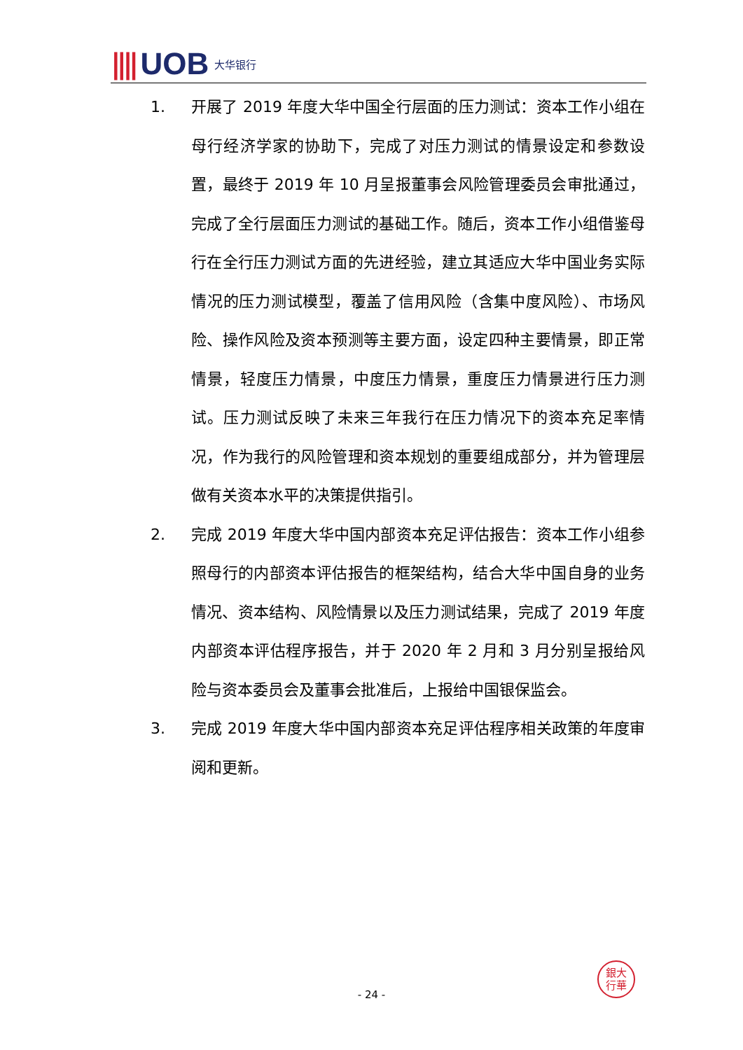|||| UOB 大华银行
1. 开展了 2019 年度大华中国全行层面的压力测试：资本工作小组在母行经济学家的协助下，完成了对压力测试的情景设定和参数设置，最终于 2019 年 10 月呈报董事会风险管理委员会审批通过，完成了全行层面压力测试的基础工作。随后，资本工作小组借鉴母行在全行压力测试方面的先进经验，建立其适应大华中国业务实际情况的压力测试模型，覆盖了信用风险（含集中度风险）、市场风险、操作风险及资本预测等主要方面，设定四种主要情景，即正常情景，轻度压力情景，中度压力情景，重度压力情景进行压力测试。压力测试反映了未来三年我行在压力情况下的资本充足率情况，作为我行的风险管理和资本规划的重要组成部分，并为管理层做有关资本水平的决策提供指引。
2. 完成 2019 年度大华中国内部资本充足评估报告：资本工作小组参照母行的内部资本评估报告的框架结构，结合大华中国自身的业务情况、资本结构、风险情景以及压力测试结果，完成了 2019 年度内部资本评估程序报告，并于 2020 年 2 月和 3 月分别呈报给风险与资本委员会及董事会批准后，上报给中国银保监会。
3. 完成 2019 年度大华中国内部资本充足评估程序相关政策的年度审阅和更新。
銀大
行華
- 24 -